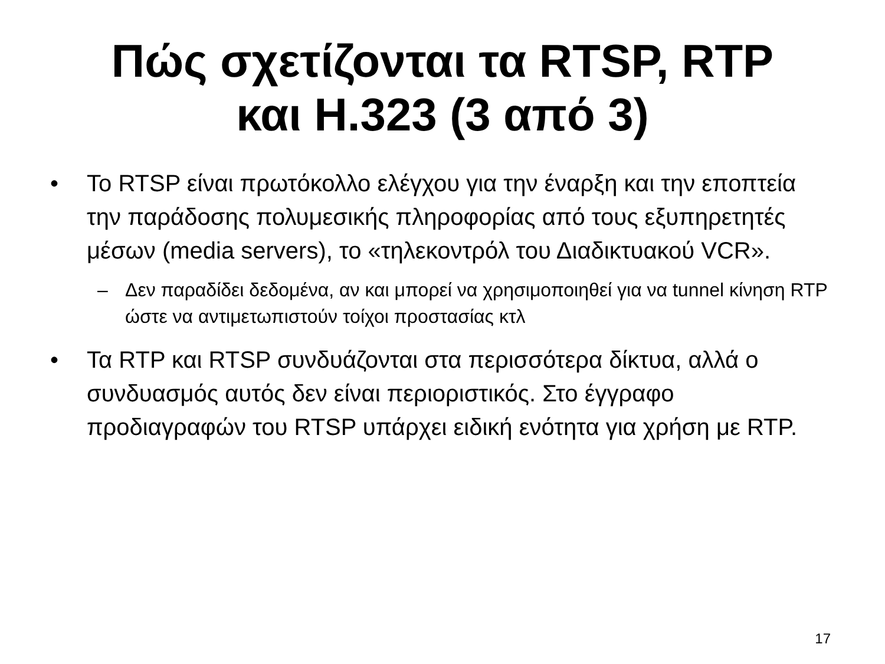Πώς σχετίζονται τα RTSP, RTP
και H.323 (3 από 3)
• Το RTSP είναι πρωτόκολλο ελέγχου για την έναρξη και την εποπτεία την παράδοσης πολυμεσικής πληροφορίας από τους εξυπηρετητές μέσων (media servers), το «τηλεκοντρόλ του Διαδικτυακού VCR».
– Δεν παραδίδει δεδομένα, αν και μπορεί να χρησιμοποιηθεί για να tunnel κίνηση RTP ώστε να αντιμετωπιστούν τοίχοι προστασίας κτλ
• Τα RTP και RTSP συνδυάζονται στα περισσότερα δίκτυα, αλλά ο συνδυασμός αυτός δεν είναι περιοριστικός. Στο έγγραφο προδιαγραφών του RTSP υπάρχει ειδική ενότητα για χρήση με RTP.
17